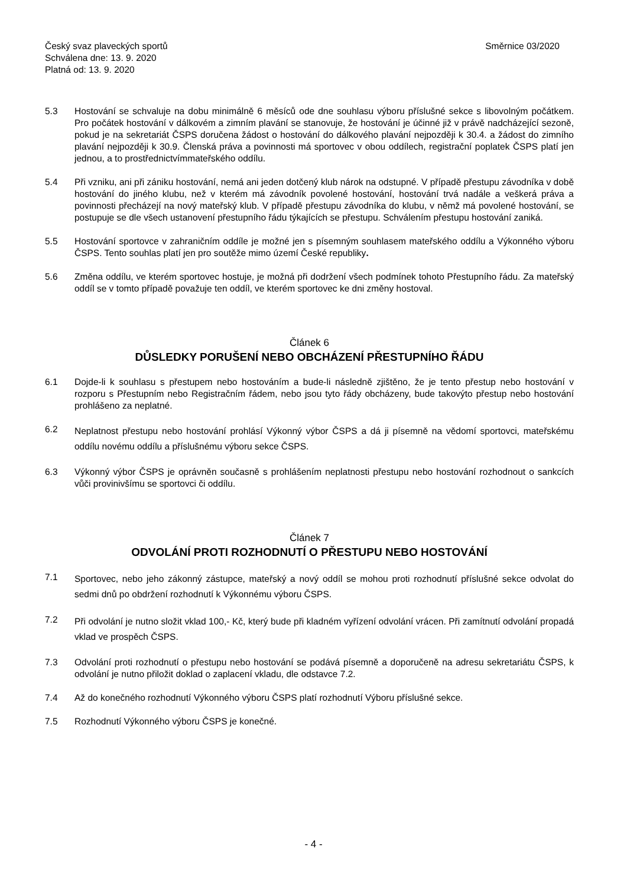Český svaz plaveckých sportů
Schválena dne: 13. 9. 2020
Platná od: 13. 9. 2020
Směrnice 03/2020
5.3 Hostování se schvaluje na dobu minimálně 6 měsíců ode dne souhlasu výboru příslušné sekce s libovolným počátkem. Pro počátek hostování v dálkovém a zimním plavání se stanovuje, že hostování je účinné již v právě nadcházející sezoně, pokud je na sekretariát ČSPS doručena žádost o hostování do dálkového plavání nejpozději k 30.4. a žádost do zimního plavání nejpozději k 30.9. Členská práva a povinnosti má sportovec v obou oddílech, registrační poplatek ČSPS platí jen jednou, a to prostřednictvímmateřského oddílu.
5.4 Při vzniku, ani při zániku hostování, nemá ani jeden dotčený klub nárok na odstupné. V případě přestupu závodníka v době hostování do jiného klubu, než v kterém má závodník povolené hostování, hostování trvá nadále a veškerá práva a povinnosti přecházejí na nový mateřský klub. V případě přestupu závodníka do klubu, v němž má povolené hostování, se postupuje se dle všech ustanovení přestupního řádu týkajících se přestupu. Schválením přestupu hostování zaniká.
5.5 Hostování sportovce v zahraničním oddíle je možné jen s písemným souhlasem mateřského oddílu a Výkonného výboru ČSPS. Tento souhlas platí jen pro soutěže mimo území České republiky.
5.6 Změna oddílu, ve kterém sportovec hostuje, je možná při dodržení všech podmínek tohoto Přestupního řádu. Za mateřský oddíl se v tomto případě považuje ten oddíl, ve kterém sportovec ke dni změny hostoval.
Článek 6
DŮSLEDKY PORUŠENÍ NEBO OBCHÁZENÍ PŘESTUPNÍHO ŘÁDU
6.1 Dojde-li k souhlasu s přestupem nebo hostováním a bude-li následně zjištěno, že je tento přestup nebo hostování v rozporu s Přestupním nebo Registračním řádem, nebo jsou tyto řády obcházeny, bude takovýto přestup nebo hostování prohlášeno za neplatné.
6.2
Neplatnost přestupu nebo hostování prohlásí Výkonný výbor ČSPS a dá ji písemně na vědomí sportovci, mateřskému oddílu novému oddílu a příslušnému výboru sekce ČSPS.
6.3 Výkonný výbor ČSPS je oprávněn současně s prohlášením neplatnosti přestupu nebo hostování rozhodnout o sankcích vůči provinivšímu se sportovci či oddílu.
Článek 7
ODVOLÁNÍ PROTI ROZHODNUTÍ O PŘESTUPU NEBO HOSTOVÁNÍ
7.1
Sportovec, nebo jeho zákonný zástupce, mateřský a nový oddíl se mohou proti rozhodnutí příslušné sekce odvolat do sedmi dnů po obdržení rozhodnutí k Výkonnému výboru ČSPS.
7.2
Při odvolání je nutno složit vklad 100,- Kč, který bude při kladném vyřízení odvolání vrácen. Při zamítnutí odvolání propadá vklad ve prospěch ČSPS.
7.3 Odvolání proti rozhodnutí o přestupu nebo hostování se podává písemně a doporučeně na adresu sekretariátu ČSPS, k odvolání je nutno přiložit doklad o zaplacení vkladu, dle odstavce 7.2.
7.4 Až do konečného rozhodnutí Výkonného výboru ČSPS platí rozhodnutí Výboru příslušné sekce.
7.5 Rozhodnutí Výkonného výboru ČSPS je konečné.
- 4 -